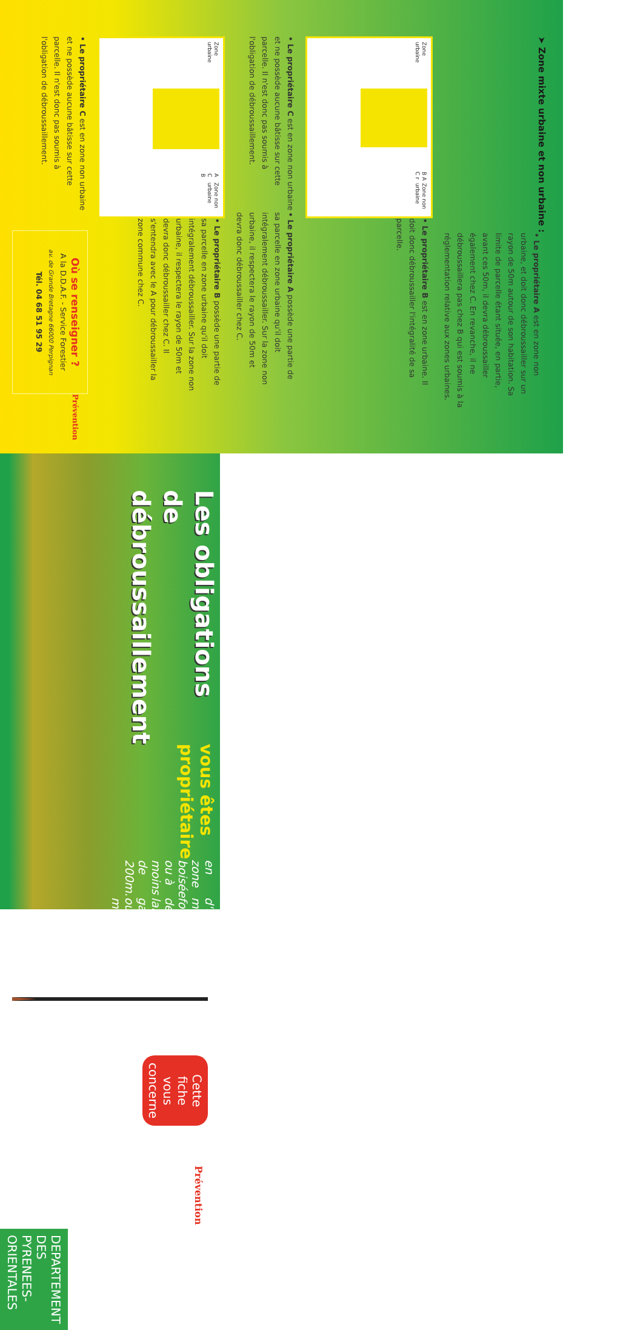➤ Zone mixte urbaine et non urbaine :
• Le propriétaire A est en zone non urbaine, et doit donc débroussailler sur un rayon de 50m autour de son habitation. Sa limite de parcelle étant située, en partie, avant ces 50m, il devra débroussailler également chez C. En revanche, il ne débroussaillera pas chez B qui est soumis à la réglementation relative aux zones urbaines.
Zone urbaine
B A C r Zone non urbaine
• Le propriétaire B est en zone urbaine. Il doit donc débroussailler l'intégralité de sa parcelle.
• Le propriétaire C est en zone non urbaine et ne possède aucune bâtisse sur cette parcelle. Il n'est donc pas soumis à l'obligation de débroussaillement.
• Le propriétaire A possède une partie de sa parcelle en zone urbaine qu'il doit intégralement débroussailler. Sur la zone non urbaine, il respectera le rayon de 50m et devra donc débroussailler chez C.
Zone urbaine
A C B Zone non urbaine
• Le propriétaire B possède une partie de sa parcelle en zone urbaine qu'il doit intégralement débroussailler. Sur la zone non urbaine, il respectera le rayon de 50m et devra donc débroussailler chez C. Il s'entendra avec le A pour débroussailler la zone commune chez C.
• Le propriétaire C est en zone non urbaine et ne possède aucune bâtisse sur cette parcelle. Il n'est donc pas soumis à l'obligation de débroussaillement.
Où se renseigner ?
A la D.D.A.F. - Service Forestier
av. de Grande Bretagne 66000 Perpignan
Tél. 04 68 51 95 29
Prévention
Les obligations
de débroussaillement
vous êtes propriétaire
en zone boisée ou à moins de 200m.
d'un massif forestier, de lande, garrigue ou maquis
Cette fiche vous concerne
Prévention
DEPARTEMENT DES PYRENEES-ORIENTALES